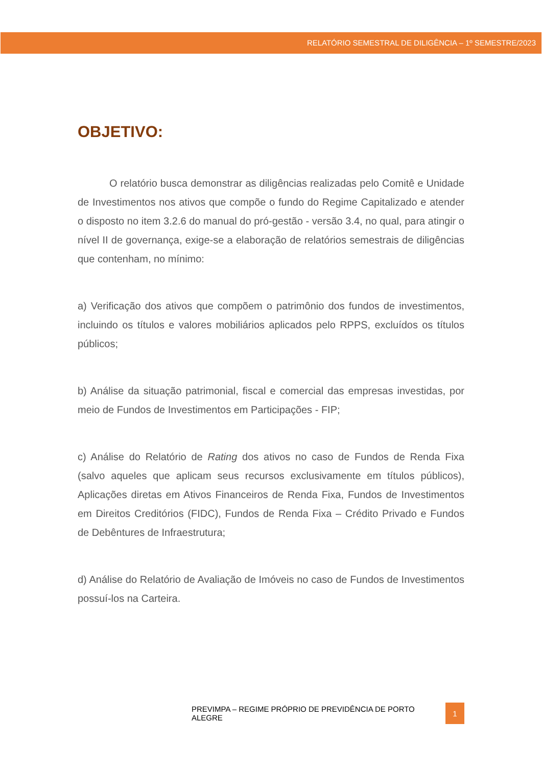RELATÓRIO SEMESTRAL DE DILIGÊNCIA – 1º SEMESTRE/2023
OBJETIVO:
O relatório busca demonstrar as diligências realizadas pelo Comitê e Unidade de Investimentos nos ativos que compõe o fundo do Regime Capitalizado e atender o disposto no item 3.2.6 do manual do pró-gestão - versão 3.4, no qual, para atingir o nível II de governança, exige-se a elaboração de relatórios semestrais de diligências que contenham, no mínimo:
a) Verificação dos ativos que compõem o patrimônio dos fundos de investimentos, incluindo os títulos e valores mobiliários aplicados pelo RPPS, excluídos os títulos públicos;
b) Análise da situação patrimonial, fiscal e comercial das empresas investidas, por meio de Fundos de Investimentos em Participações - FIP;
c) Análise do Relatório de Rating dos ativos no caso de Fundos de Renda Fixa (salvo aqueles que aplicam seus recursos exclusivamente em títulos públicos), Aplicações diretas em Ativos Financeiros de Renda Fixa, Fundos de Investimentos em Direitos Creditórios (FIDC), Fundos de Renda Fixa – Crédito Privado e Fundos de Debêntures de Infraestrutura;
d) Análise do Relatório de Avaliação de Imóveis no caso de Fundos de Investimentos possuí-los na Carteira.
PREVIMPA – REGIME PRÓPRIO DE PREVIDÊNCIA DE PORTO ALEGRE 1